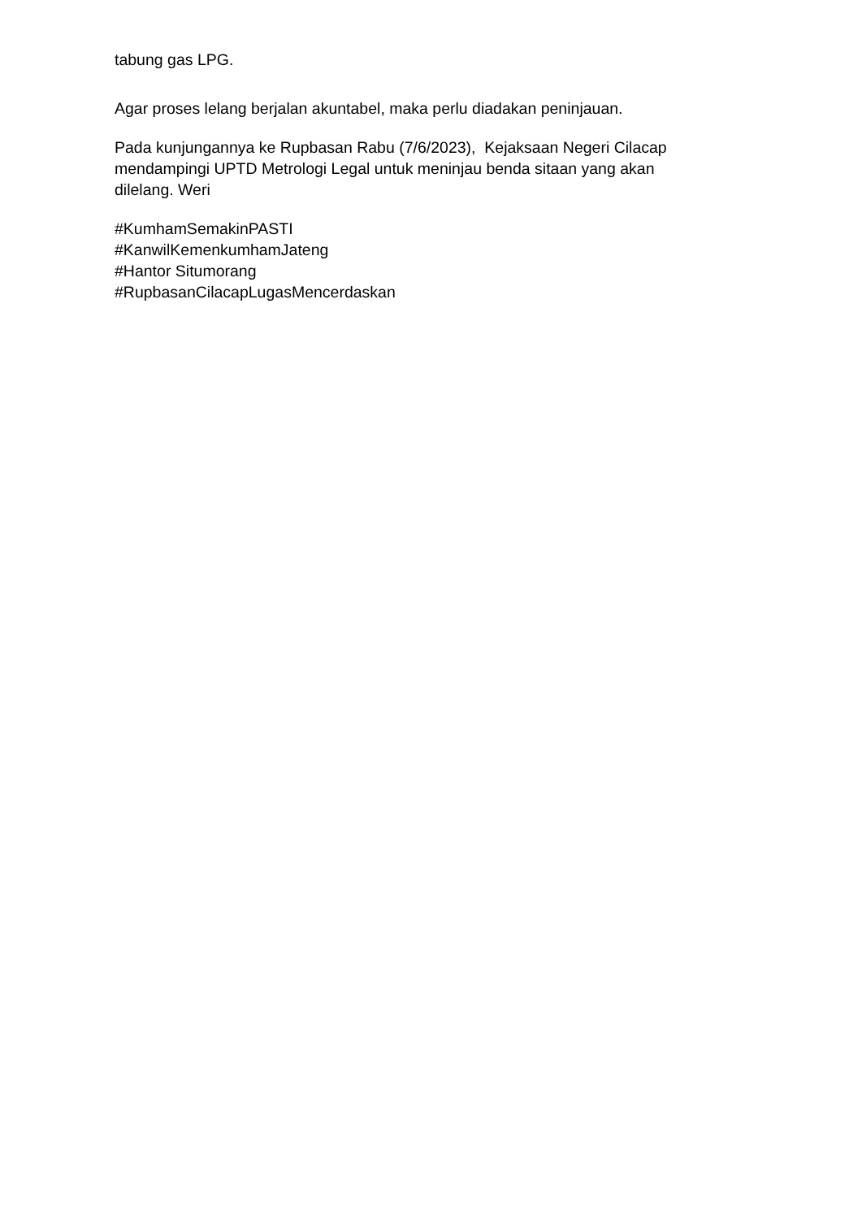tabung gas LPG.
Agar proses lelang berjalan akuntabel, maka perlu diadakan peninjauan.
Pada kunjungannya ke Rupbasan Rabu (7/6/2023), Kejaksaan Negeri Cilacap
mendampingi UPTD Metrologi Legal untuk meninjau benda sitaan yang akan
dilelang. Weri
#KumhamSemakinPASTI
#KanwilKemenkumhamJateng
#Hantor Situmorang
#RupbasanCilacapLugasMencerdaskan